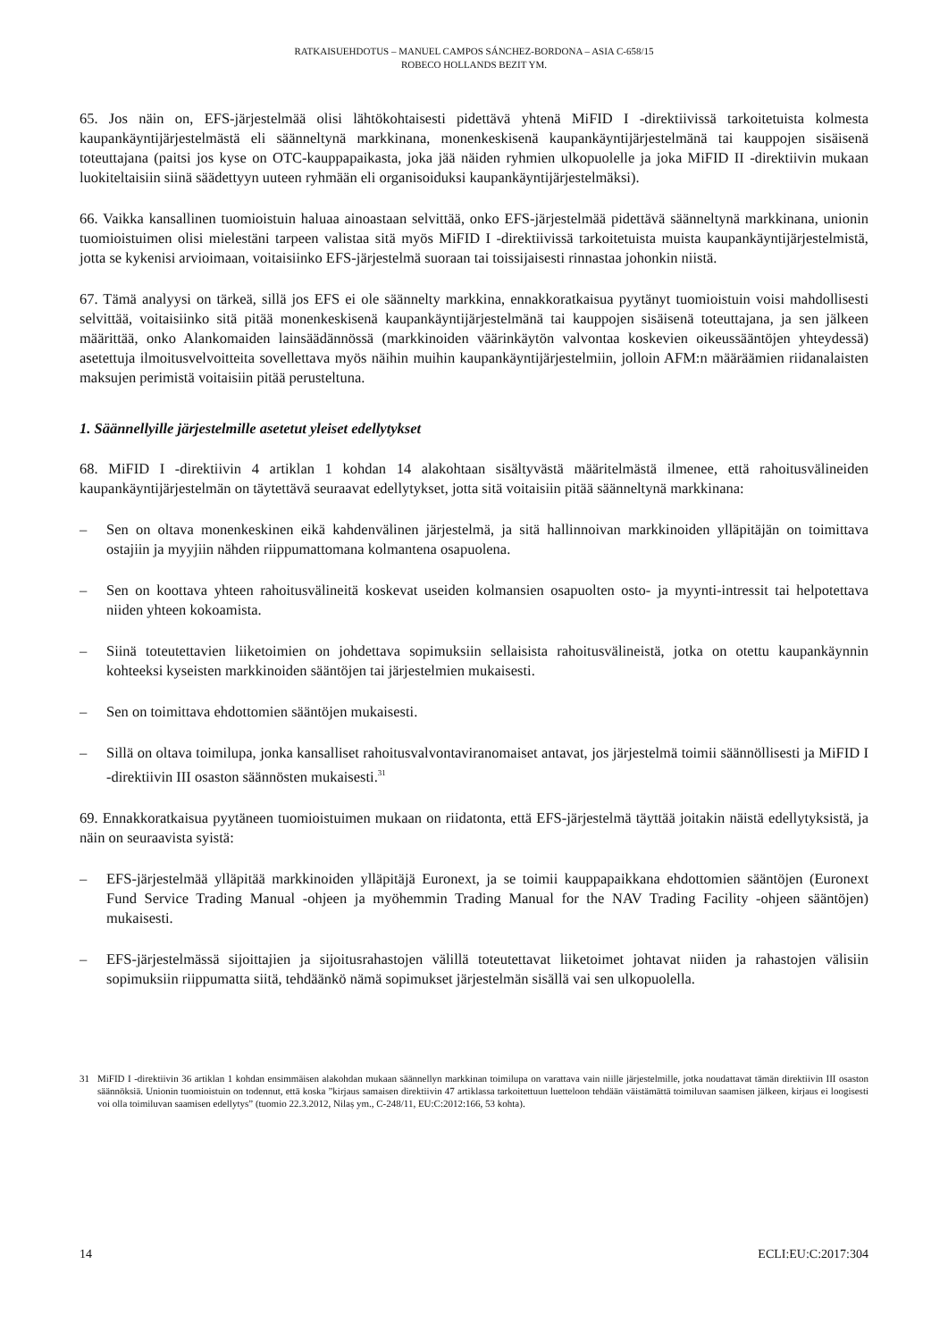RATKAISUEHDOTUS – MANUEL CAMPOS SÁNCHEZ-BORDONA – ASIA C-658/15
ROBECO HOLLANDS BEZIT YM.
65. Jos näin on, EFS-järjestelmää olisi lähtökohtaisesti pidettävä yhtenä MiFID I -direktiivissä tarkoitetuista kolmesta kaupankäyntijärjestelmästä eli säänneltynä markkinana, monenkeskisenä kaupankäyntijärjestelmänä tai kauppojen sisäisenä toteuttajana (paitsi jos kyse on OTC-kauppapaikasta, joka jää näiden ryhmien ulkopuolelle ja joka MiFID II -direktiivin mukaan luokiteltaisiin siinä säädettyyn uuteen ryhmään eli organisoiduksi kaupankäyntijärjestelmäksi).
66. Vaikka kansallinen tuomioistuin haluaa ainoastaan selvittää, onko EFS-järjestelmää pidettävä säänneltynä markkinana, unionin tuomioistuimen olisi mielestäni tarpeen valistaa sitä myös MiFID I -direktiivissä tarkoitetuista muista kaupankäyntijärjestelmistä, jotta se kykenisi arvioimaan, voitaisiinko EFS-järjestelmä suoraan tai toissijaisesti rinnastaa johonkin niistä.
67. Tämä analyysi on tärkeä, sillä jos EFS ei ole säännelty markkina, ennakkoratkaisua pyytänyt tuomioistuin voisi mahdollisesti selvittää, voitaisiinko sitä pitää monenkeskisenä kaupankäyntijärjestelmänä tai kauppojen sisäisenä toteuttajana, ja sen jälkeen määrittää, onko Alankomaiden lainsäädännössä (markkinoiden väärinkäytön valvontaa koskevien oikeussääntöjen yhteydessä) asetettuja ilmoitusvelvoitteita sovellettava myös näihin muihin kaupankäyntijärjestelmiin, jolloin AFM:n määräämien riidanalaisten maksujen perimistä voitaisiin pitää perusteltuna.
1. Säännellyille järjestelmille asetetut yleiset edellytykset
68. MiFID I -direktiivin 4 artiklan 1 kohdan 14 alakohtaan sisältyvästä määritelmästä ilmenee, että rahoitusvälineiden kaupankäyntijärjestelmän on täytettävä seuraavat edellytykset, jotta sitä voitaisiin pitää säänneltynä markkinana:
– Sen on oltava monenkeskinen eikä kahdenvälinen järjestelmä, ja sitä hallinnoivan markkinoiden ylläpitäjän on toimittava ostajiin ja myyjiin nähden riippumattomana kolmantena osapuolena.
– Sen on koottava yhteen rahoitusvälineitä koskevat useiden kolmansien osapuolten osto- ja myynti-intressit tai helpotettava niiden yhteen kokoamista.
– Siinä toteutettavien liiketoimien on johdettava sopimuksiin sellaisista rahoitusvälineistä, jotka on otettu kaupankäynnin kohteeksi kyseisten markkinoiden sääntöjen tai järjestelmien mukaisesti.
– Sen on toimittava ehdottomien sääntöjen mukaisesti.
– Sillä on oltava toimilupa, jonka kansalliset rahoitusvalvontaviranomaiset antavat, jos järjestelmä toimii säännöllisesti ja MiFID I -direktiivin III osaston säännösten mukaisesti.<sup>31</sup>
69. Ennakkoratkaisua pyytäneen tuomioistuimen mukaan on riidatonta, että EFS-järjestelmä täyttää joitakin näistä edellytyksistä, ja näin on seuraavista syistä:
– EFS-järjestelmää ylläpitää markkinoiden ylläpitäjä Euronext, ja se toimii kauppapaikkana ehdottomien sääntöjen (Euronext Fund Service Trading Manual -ohjeen ja myöhemmin Trading Manual for the NAV Trading Facility -ohjeen sääntöjen) mukaisesti.
– EFS-järjestelmässä sijoittajien ja sijoitusrahastojen välillä toteutettavat liiketoimet johtavat niiden ja rahastojen välisiin sopimuksiin riippumatta siitä, tehdäänkö nämä sopimukset järjestelmän sisällä vai sen ulkopuolella.
31 MiFID I -direktiivin 36 artiklan 1 kohdan ensimmäisen alakohdan mukaan säännellyn markkinan toimilupa on varattava vain niille järjestelmille, jotka noudattavat tämän direktiivin III osaston säännöksiä. Unionin tuomioistuin on todennut, että koska ”kirjaus samaisen direktiivin 47 artiklassa tarkoitettuun luetteloon tehdään väistämättä toimiluvan saamisen jälkeen, kirjaus ei loogisesti voi olla toimiluvan saamisen edellytys” (tuomio 22.3.2012, Nilaș ym., C-248/11, EU:C:2012:166, 53 kohta).
14 ECLI:EU:C:2017:304